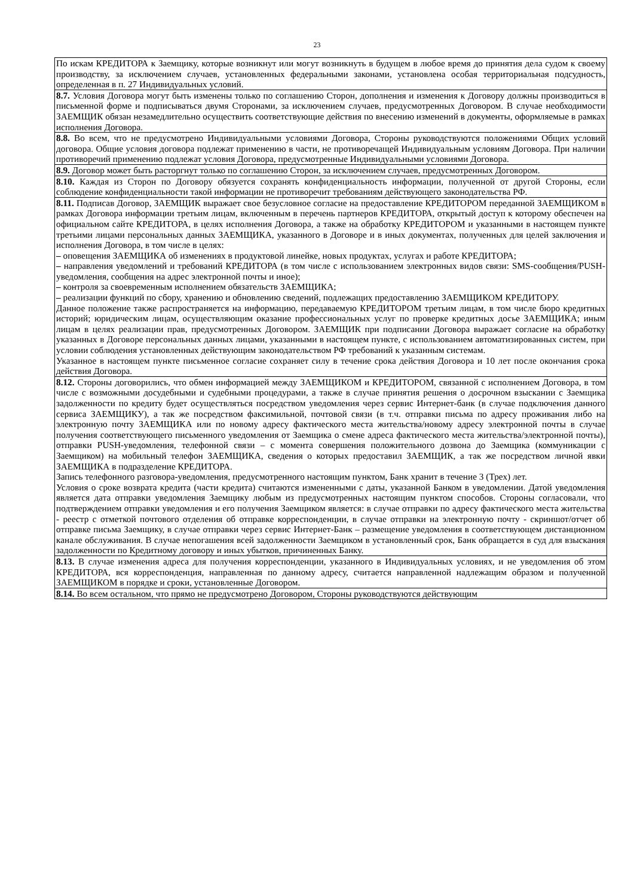23
| По искам КРЕДИТОРА к Заемщику, которые возникнут или могут возникнуть в будущем в любое время до принятия дела судом к своему производству, за исключением случаев, установленных федеральными законами, установлена особая территориальная подсудность, определенная в п. 27 Индивидуальных условий. |
| 8.7. Условия Договора могут быть изменены только по соглашению Сторон, дополнения и изменения к Договору должны производиться в письменной форме и подписываться двумя Сторонами, за исключением случаев, предусмотренных Договором. В случае необходимости ЗАЕМЩИК обязан незамедлительно осуществить соответствующие действия по внесению изменений в документы, оформляемые в рамках исполнения Договора. |
| 8.8. Во всем, что не предусмотрено Индивидуальными условиями Договора, Стороны руководствуются положениями Общих условий договора. Общие условия договора подлежат применению в части, не противоречащей Индивидуальным условиям Договора. При наличии противоречий применению подлежат условия Договора, предусмотренные Индивидуальными условиями Договора. |
| 8.9. Договор может быть расторгнут только по соглашению Сторон, за исключением случаев, предусмотренных Договором. |
| 8.10. Каждая из Сторон по Договору обязуется сохранять конфиденциальность информации, полученной от другой Стороны, если соблюдение конфиденциальности такой информации не противоречит требованиям действующего законодательства РФ. |
| 8.11. Подписав Договор, ЗАЕМЩИК выражает свое безусловное согласие на предоставление КРЕДИТОРОМ переданной ЗАЕМЩИКОМ в рамках Договора информации третьим лицам, включенным в перечень партнеров КРЕДИТОРА, открытый доступ к которому обеспечен на официальном сайте КРЕДИТОРА, в целях исполнения Договора, а также на обработку КРЕДИТОРОМ и указанными в настоящем пункте третьими лицами персональных данных ЗАЕМЩИКА, указанного в Договоре и в иных документах, полученных для целей заключения и исполнения Договора, в том числе в целях: – оповещения ЗАЕМЩИКА об изменениях в продуктовой линейке, новых продуктах, услугах и работе КРЕДИТОРА; – направления уведомлений и требований КРЕДИТОРА (в том числе с использованием электронных видов связи: SMS-сообщения/PUSH-уведомления, сообщения на адрес электронной почты и иное); – контроля за своевременным исполнением обязательств ЗАЕМЩИКА; – реализации функций по сбору, хранению и обновлению сведений, подлежащих предоставлению ЗАЕМЩИКОМ КРЕДИТОРУ. Данное положение также распространяется на информацию, передаваемую КРЕДИТОРОМ третьим лицам, в том числе бюро кредитных историй; юридическим лицам, осуществляющим оказание профессиональных услуг по проверке кредитных досье ЗАЕМЩИКА; иным лицам в целях реализации прав, предусмотренных Договором. ЗАЕМЩИК при подписании Договора выражает согласие на обработку указанных в Договоре персональных данных лицами, указанными в настоящем пункте, с использованием автоматизированных систем, при условии соблюдения установленных действующим законодательством РФ требований к указанным системам. Указанное в настоящем пункте письменное согласие сохраняет силу в течение срока действия Договора и 10 лет после окончания срока действия Договора. |
| 8.12. Стороны договорились, что обмен информацией между ЗАЕМЩИКОМ и КРЕДИТОРОМ, связанной с исполнением Договора, в том числе с возможными досудебными и судебными процедурами, а также в случае принятия решения о досрочном взыскании с Заемщика задолженности по кредиту будет осуществляться посредством уведомления через сервис Интернет-банк (в случае подключения данного сервиса ЗАЕМЩИКУ), а так же посредством факсимильной, почтовой связи (в т.ч. отправки письма по адресу проживания либо на электронную почту ЗАЕМЩИКА или по новому адресу фактического места жительства/новому адресу электронной почты в случае получения соответствующего письменного уведомления от Заемщика о смене адреса фактического места жительства/электронной почты), отправки PUSH-уведомления, телефонной связи – с момента совершения положительного дозвона до Заемщика (коммуникации с Заемщиком) на мобильный телефон ЗАЕМЩИКА, сведения о которых предоставил ЗАЕМЩИК, а так же посредством личной явки ЗАЕМЩИКА в подразделение КРЕДИТОРА. Запись телефонного разговора-уведомления, предусмотренного настоящим пунктом, Банк хранит в течение 3 (Трех) лет. Условия о сроке возврата кредита (части кредита) считаются измененными с даты, указанной Банком в уведомлении. Датой уведомления является дата отправки уведомления Заемщику любым из предусмотренных настоящим пунктом способов. Стороны согласовали, что подтверждением отправки уведомления и его получения Заемщиком является: в случае отправки по адресу фактического места жительства - реестр с отметкой почтового отделения об отправке корреспонденции, в случае отправки на электронную почту - скриншот/отчет об отправке письма Заемщику, в случае отправки через сервис Интернет-Банк – размещение уведомления в соответствующем дистанционном канале обслуживания. В случае непогашения всей задолженности Заемщиком в установленный срок, Банк обращается в суд для взыскания задолженности по Кредитному договору и иных убытков, причиненных Банку. |
| 8.13. В случае изменения адреса для получения корреспонденции, указанного в Индивидуальных условиях, и не уведомления об этом КРЕДИТОРА, вся корреспонденция, направленная по данному адресу, считается направленной надлежащим образом и полученной ЗАЕМЩИКОМ в порядке и сроки, установленные Договором. |
| 8.14. Во всем остальном, что прямо не предусмотрено Договором, Стороны руководствуются действующим |